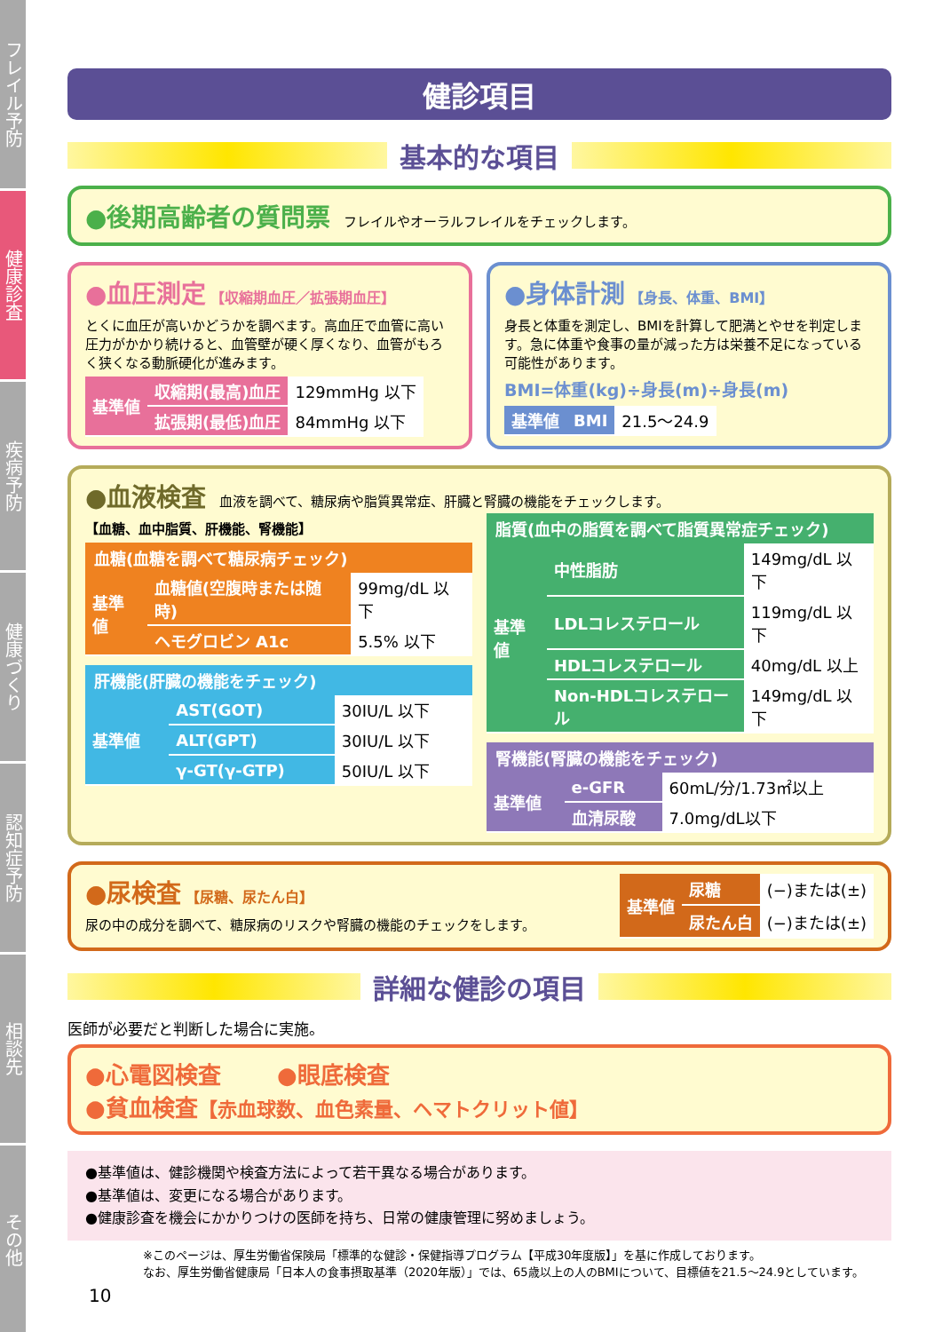フレイル予防
健康診査
疾病予防
健康づくり
認知症予防
相談先
その他
健診項目
基本的な項目
●後期高齢者の質問票
フレイルやオーラルフレイルをチェックします。
●血圧測定
【収縮期血圧／拡張期血圧】
とくに血圧が高いかどうかを調べます。高血圧で血管に高い圧力がかかり続けると、血管壁が硬く厚くなり、血管がもろく狭くなる動脈硬化が進みます。
| 基準値 | 収縮期(最高)血圧 | 129mmHg 以下 |
| | 拡張期(最低)血圧 | 84mmHg 以下 |
●身体計測
【身長、体重、BMI】
身長と体重を測定し、BMIを計算して肥満とやせを判定します。急に体重や食事の量が減った方は栄養不足になっている可能性があります。
BMI=体重(kg)÷身長(m)÷身長(m)
| 基準値 | BMI | 21.5～24.9 |
●血液検査
血液を調べて、糖尿病や脂質異常症、肝臓と腎臓の機能をチェックします。
【血糖、血中脂質、肝機能、腎機能】
血糖(血糖を調べて糖尿病チェック)
| 基準値 | 血糖値(空腹時または随時) | 99mg/dL 以下 |
| | ヘモグロビン A1c | 5.5% 以下 |
肝機能(肝臓の機能をチェック)
| 基準値 | AST(GOT) | 30IU/L 以下 |
| | ALT(GPT) | 30IU/L 以下 |
| | γ-GT(γ-GTP) | 50IU/L 以下 |
脂質(血中の脂質を調べて脂質異常症チェック)
| 基準値 | 中性脂肪 | 149mg/dL 以下 |
| | LDLコレステロール | 119mg/dL 以下 |
| | HDLコレステロール | 40mg/dL 以上 |
| | Non-HDLコレステロール | 149mg/dL 以下 |
腎機能(腎臓の機能をチェック)
| 基準値 | e-GFR | 60mL/分/1.73㎡以上 |
| | 血清尿酸 | 7.0mg/dL以下 |
●尿検査
【尿糖、尿たん白】
尿の中の成分を調べて、糖尿病のリスクや腎臓の機能のチェックをします。
| 基準値 | 尿糖 | (−)または(±) |
| | 尿たん白 | (−)または(±) |
詳細な健診の項目
医師が必要だと判断した場合に実施。
●心電図検査 ●眼底検査
●貧血検査【赤血球数、血色素量、ヘマトクリット値】
●基準値は、健診機関や検査方法によって若干異なる場合があります。
●基準値は、変更になる場合があります。
●健康診査を機会にかかりつけの医師を持ち、日常の健康管理に努めましょう。
※このページは、厚生労働省保険局「標準的な健診・保健指導プログラム【平成30年度版】」を基に作成しております。
なお、厚生労働省健康局「日本人の食事摂取基準（2020年版）」では、65歳以上の人のBMIについて、目標値を21.5～24.9としています。
10